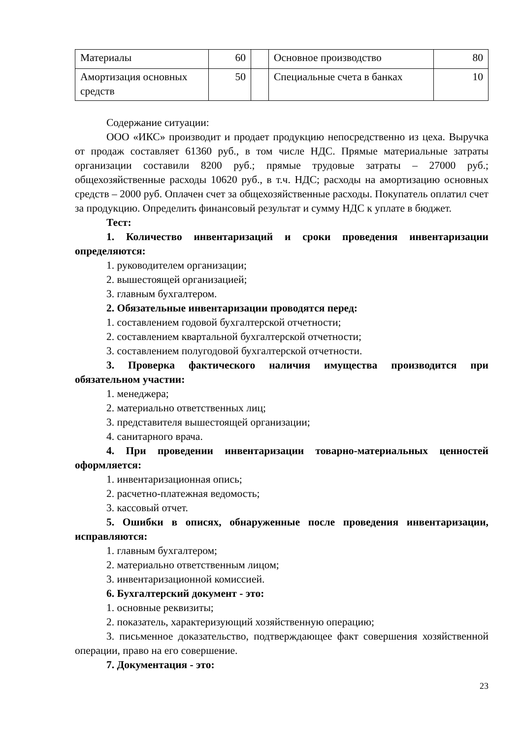| Материалы | 60 | | Основное производство | 80 |
| Амортизация основных средств | 50 | | Специальные счета в банках | 10 |
Содержание ситуации:
ООО «ИКС» производит и продает продукцию непосредственно из цеха. Выручка от продаж составляет 61360 руб., в том числе НДС. Прямые материальные затраты организации составили 8200 руб.; прямые трудовые затраты – 27000 руб.; общехозяйственные расходы 10620 руб., в т.ч. НДС; расходы на амортизацию основных средств – 2000 руб. Оплачен счет за общехозяйственные расходы. Покупатель оплатил счет за продукцию. Определить финансовый результат и сумму НДС к уплате в бюджет.
Тест:
1. Количество инвентаризаций и сроки проведения инвентаризации определяются:
1. руководителем организации;
2. вышестоящей организацией;
3. главным бухгалтером.
2. Обязательные инвентаризации проводятся перед:
1. составлением годовой бухгалтерской отчетности;
2. составлением квартальной бухгалтерской отчетности;
3. составлением полугодовой бухгалтерской отчетности.
3. Проверка фактического наличия имущества производится при обязательном участии:
1. менеджера;
2. материально ответственных лиц;
3. представителя вышестоящей организации;
4. санитарного врача.
4. При проведении инвентаризации товарно-материальных ценностей оформляется:
1. инвентаризационная опись;
2. расчетно-платежная ведомость;
3. кассовый отчет.
5. Ошибки в описях, обнаруженные после проведения инвентаризации, исправляются:
1. главным бухгалтером;
2. материально ответственным лицом;
3. инвентаризационной комиссией.
6. Бухгалтерский документ - это:
1. основные реквизиты;
2. показатель, характеризующий хозяйственную операцию;
3. письменное доказательство, подтверждающее факт совершения хозяйственной операции, право на его совершение.
7. Документация - это:
23